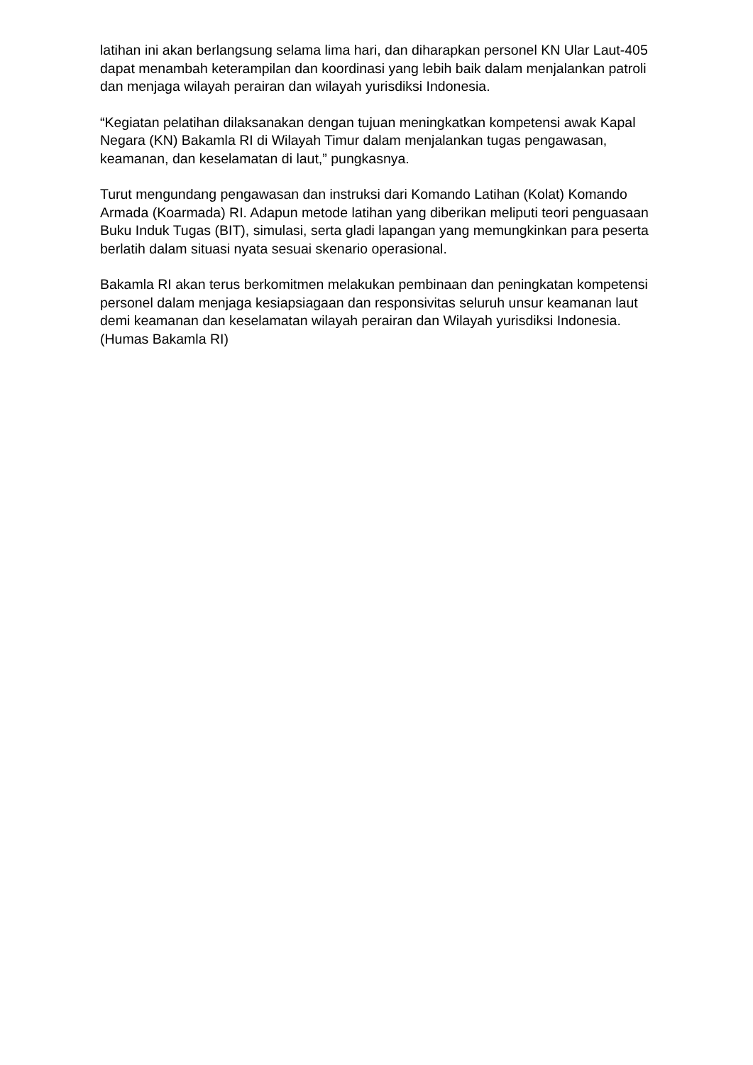latihan ini akan berlangsung selama lima hari, dan diharapkan personel KN Ular Laut-405 dapat menambah keterampilan dan koordinasi yang lebih baik dalam menjalankan patroli dan menjaga wilayah perairan dan wilayah yurisdiksi Indonesia.
“Kegiatan pelatihan dilaksanakan dengan tujuan meningkatkan kompetensi awak Kapal Negara (KN) Bakamla RI di Wilayah Timur dalam menjalankan tugas pengawasan, keamanan, dan keselamatan di laut,” pungkasnya.
Turut mengundang pengawasan dan instruksi dari Komando Latihan (Kolat) Komando Armada (Koarmada) RI. Adapun metode latihan yang diberikan meliputi teori penguasaan Buku Induk Tugas (BIT), simulasi, serta gladi lapangan yang memungkinkan para peserta berlatih dalam situasi nyata sesuai skenario operasional.
Bakamla RI akan terus berkomitmen melakukan pembinaan dan peningkatan kompetensi personel dalam menjaga kesiapsiagaan dan responsivitas seluruh unsur keamanan laut demi keamanan dan keselamatan wilayah perairan dan Wilayah yurisdiksi Indonesia. (Humas Bakamla RI)